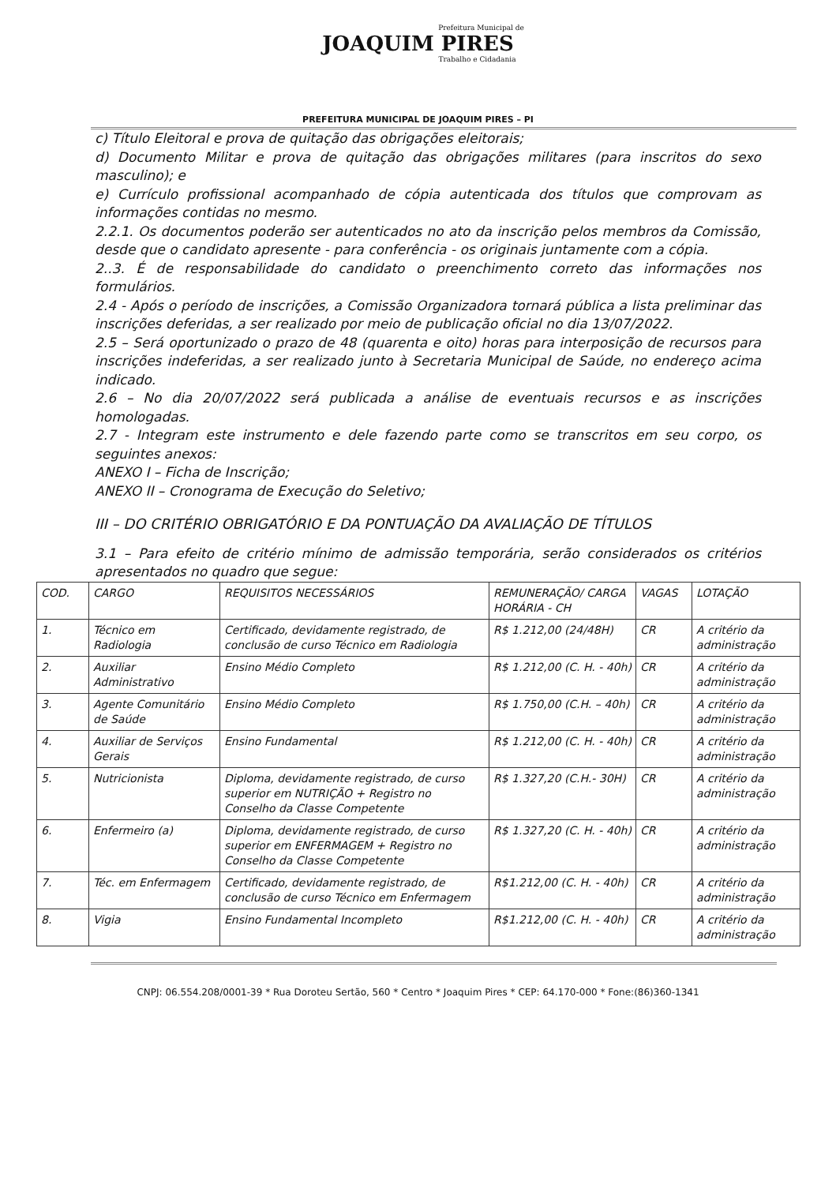Prefeitura Municipal de
JOAQUIM PIRES
Trabalho e Cidadania
PREFEITURA MUNICIPAL DE JOAQUIM PIRES – PI
c) Título Eleitoral e prova de quitação das obrigações eleitorais;
d) Documento Militar e prova de quitação das obrigações militares (para inscritos do sexo masculino); e
e) Currículo profissional acompanhado de cópia autenticada dos títulos que comprovam as informações contidas no mesmo.
2.2.1. Os documentos poderão ser autenticados no ato da inscrição pelos membros da Comissão, desde que o candidato apresente - para conferência - os originais juntamente com a cópia.
2..3. É de responsabilidade do candidato o preenchimento correto das informações nos formulários.
2.4 - Após o período de inscrições, a Comissão Organizadora tornará pública a lista preliminar das inscrições deferidas, a ser realizado por meio de publicação oficial no dia 13/07/2022.
2.5 – Será oportunizado o prazo de 48 (quarenta e oito) horas para interposição de recursos para inscrições indeferidas, a ser realizado junto à Secretaria Municipal de Saúde, no endereço acima indicado.
2.6 – No dia 20/07/2022 será publicada a análise de eventuais recursos e as inscrições homologadas.
2.7 - Integram este instrumento e dele fazendo parte como se transcritos em seu corpo, os seguintes anexos:
ANEXO I – Ficha de Inscrição;
ANEXO II – Cronograma de Execução do Seletivo;
III – DO CRITÉRIO OBRIGATÓRIO E DA PONTUAÇÃO DA AVALIAÇÃO DE TÍTULOS
3.1 – Para efeito de critério mínimo de admissão temporária, serão considerados os critérios apresentados no quadro que segue:
| COD. | CARGO | REQUISITOS NECESSÁRIOS | REMUNERAÇÃO/ CARGA HORÁRIA - CH | VAGAS | LOTAÇÃO |
| 1. | Técnico em Radiologia | Certificado, devidamente registrado, de conclusão de curso Técnico em Radiologia | R$ 1.212,00 (24/48H) | CR | A critério da administração |
| 2. | Auxiliar Administrativo | Ensino Médio Completo | R$ 1.212,00 (C. H. - 40h) | CR | A critério da administração |
| 3. | Agente Comunitário de Saúde | Ensino Médio Completo | R$ 1.750,00 (C.H. – 40h) | CR | A critério da administração |
| 4. | Auxiliar de Serviços Gerais | Ensino Fundamental | R$ 1.212,00 (C. H. - 40h) | CR | A critério da administração |
| 5. | Nutricionista | Diploma, devidamente registrado, de curso superior em NUTRIÇÃO + Registro no Conselho da Classe Competente | R$ 1.327,20 (C.H.- 30H) | CR | A critério da administração |
| 6. | Enfermeiro (a) | Diploma, devidamente registrado, de curso superior em ENFERMAGEM + Registro no Conselho da Classe Competente | R$ 1.327,20 (C. H. - 40h) | CR | A critério da administração |
| 7. | Téc. em Enfermagem | Certificado, devidamente registrado, de conclusão de curso Técnico em Enfermagem | R$1.212,00 (C. H. - 40h) | CR | A critério da administração |
| 8. | Vigia | Ensino Fundamental Incompleto | R$1.212,00 (C. H. - 40h) | CR | A critério da administração |
CNPJ: 06.554.208/0001-39 * Rua Doroteu Sertão, 560 * Centro * Joaquim Pires * CEP: 64.170-000 * Fone:(86)360-1341